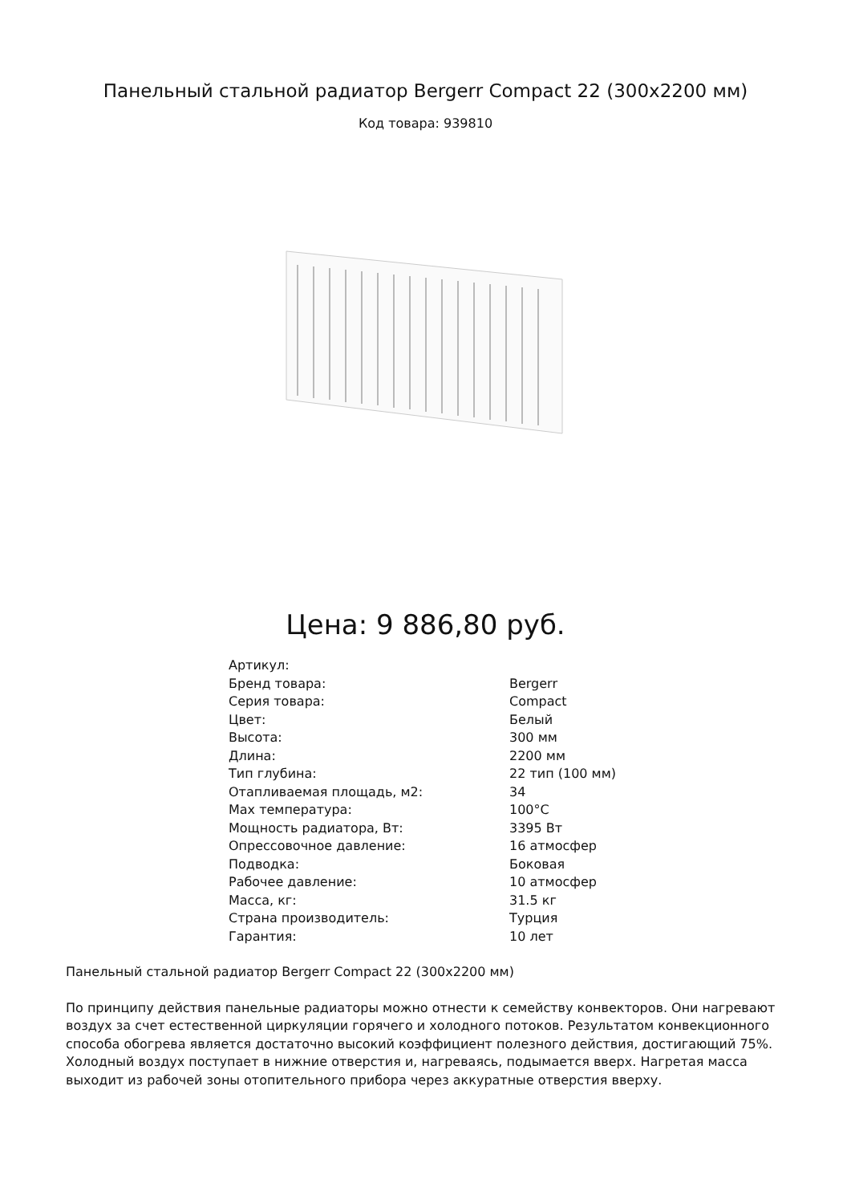Панельный стальной радиатор Bergerr Compact 22 (300x2200 мм)
Код товара: 939810
Цена: 9 886,80 руб.
| Артикул: | |
| Бренд товара: | Bergerr |
| Серия товара: | Compact |
| Цвет: | Белый |
| Высота: | 300 мм |
| Длина: | 2200 мм |
| Тип глубина: | 22 тип (100 мм) |
| Отапливаемая площадь, м2: | 34 |
| Max температура: | 100°C |
| Мощность радиатора, Вт: | 3395 Вт |
| Опрессовочное давление: | 16 атмосфер |
| Подводка: | Боковая |
| Рабочее давление: | 10 атмосфер |
| Масса, кг: | 31.5 кг |
| Страна производитель: | Турция |
| Гарантия: | 10 лет |
Панельный стальной радиатор Bergerr Compact 22 (300x2200 мм)
По принципу действия панельные радиаторы можно отнести к семейству конвекторов. Они нагревают воздух за счет естественной циркуляции горячего и холодного потоков. Результатом конвекционного способа обогрева является достаточно высокий коэффициент полезного действия, достигающий 75%. Холодный воздух поступает в нижние отверстия и, нагреваясь, подымается вверх. Нагретая масса выходит из рабочей зоны отопительного прибора через аккуратные отверстия вверху.